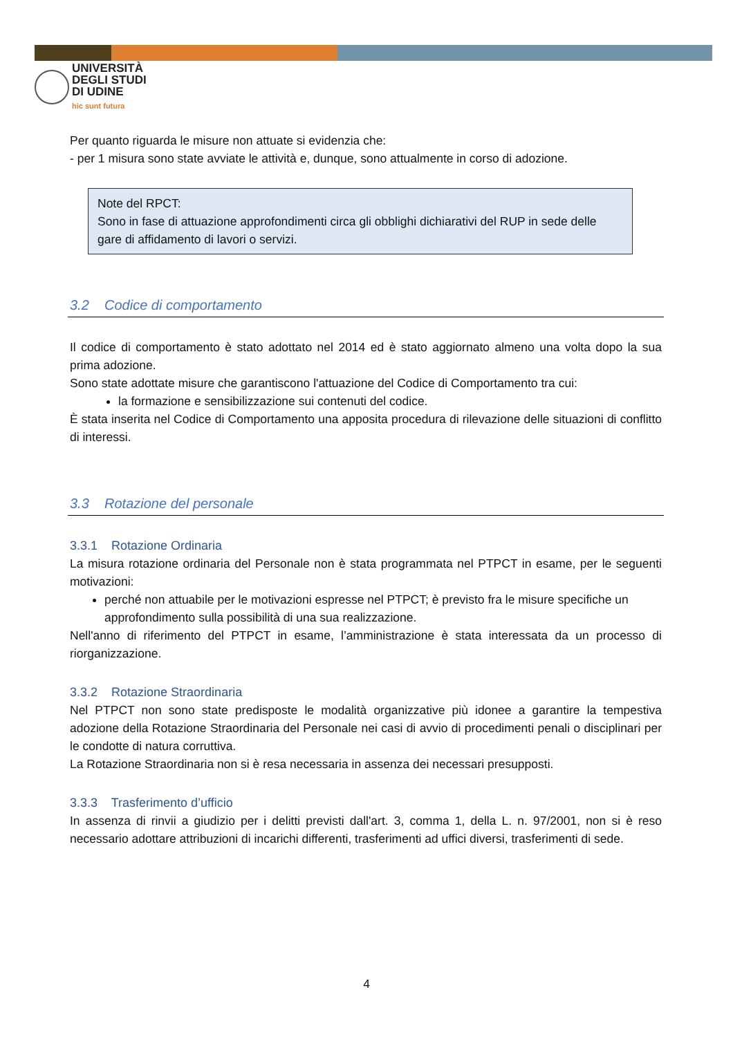UNIVERSITÀ
DEGLI STUDI
DI UDINE
hic sunt futura
Per quanto riguarda le misure non attuate si evidenzia che:
- per 1 misura sono state avviate le attività e, dunque, sono attualmente in corso di adozione.
Note del RPCT:
Sono in fase di attuazione approfondimenti circa gli obblighi dichiarativi del RUP in sede delle gare di affidamento di lavori o servizi.
3.2 Codice di comportamento
Il codice di comportamento è stato adottato nel 2014 ed è stato aggiornato almeno una volta dopo la sua prima adozione.
Sono state adottate misure che garantiscono l'attuazione del Codice di Comportamento tra cui:
la formazione e sensibilizzazione sui contenuti del codice.
È stata inserita nel Codice di Comportamento una apposita procedura di rilevazione delle situazioni di conflitto di interessi.
3.3 Rotazione del personale
3.3.1 Rotazione Ordinaria
La misura rotazione ordinaria del Personale non è stata programmata nel PTPCT in esame, per le seguenti motivazioni:
perché non attuabile per le motivazioni espresse nel PTPCT; è previsto fra le misure specifiche un approfondimento sulla possibilità di una sua realizzazione.
Nell'anno di riferimento del PTPCT in esame, l’amministrazione è stata interessata da un processo di riorganizzazione.
3.3.2 Rotazione Straordinaria
Nel PTPCT non sono state predisposte le modalità organizzative più idonee a garantire la tempestiva adozione della Rotazione Straordinaria del Personale nei casi di avvio di procedimenti penali o disciplinari per le condotte di natura corruttiva.
La Rotazione Straordinaria non si è resa necessaria in assenza dei necessari presupposti.
3.3.3 Trasferimento d’ufficio
In assenza di rinvii a giudizio per i delitti previsti dall'art. 3, comma 1, della L. n. 97/2001, non si è reso necessario adottare attribuzioni di incarichi differenti, trasferimenti ad uffici diversi, trasferimenti di sede.
4